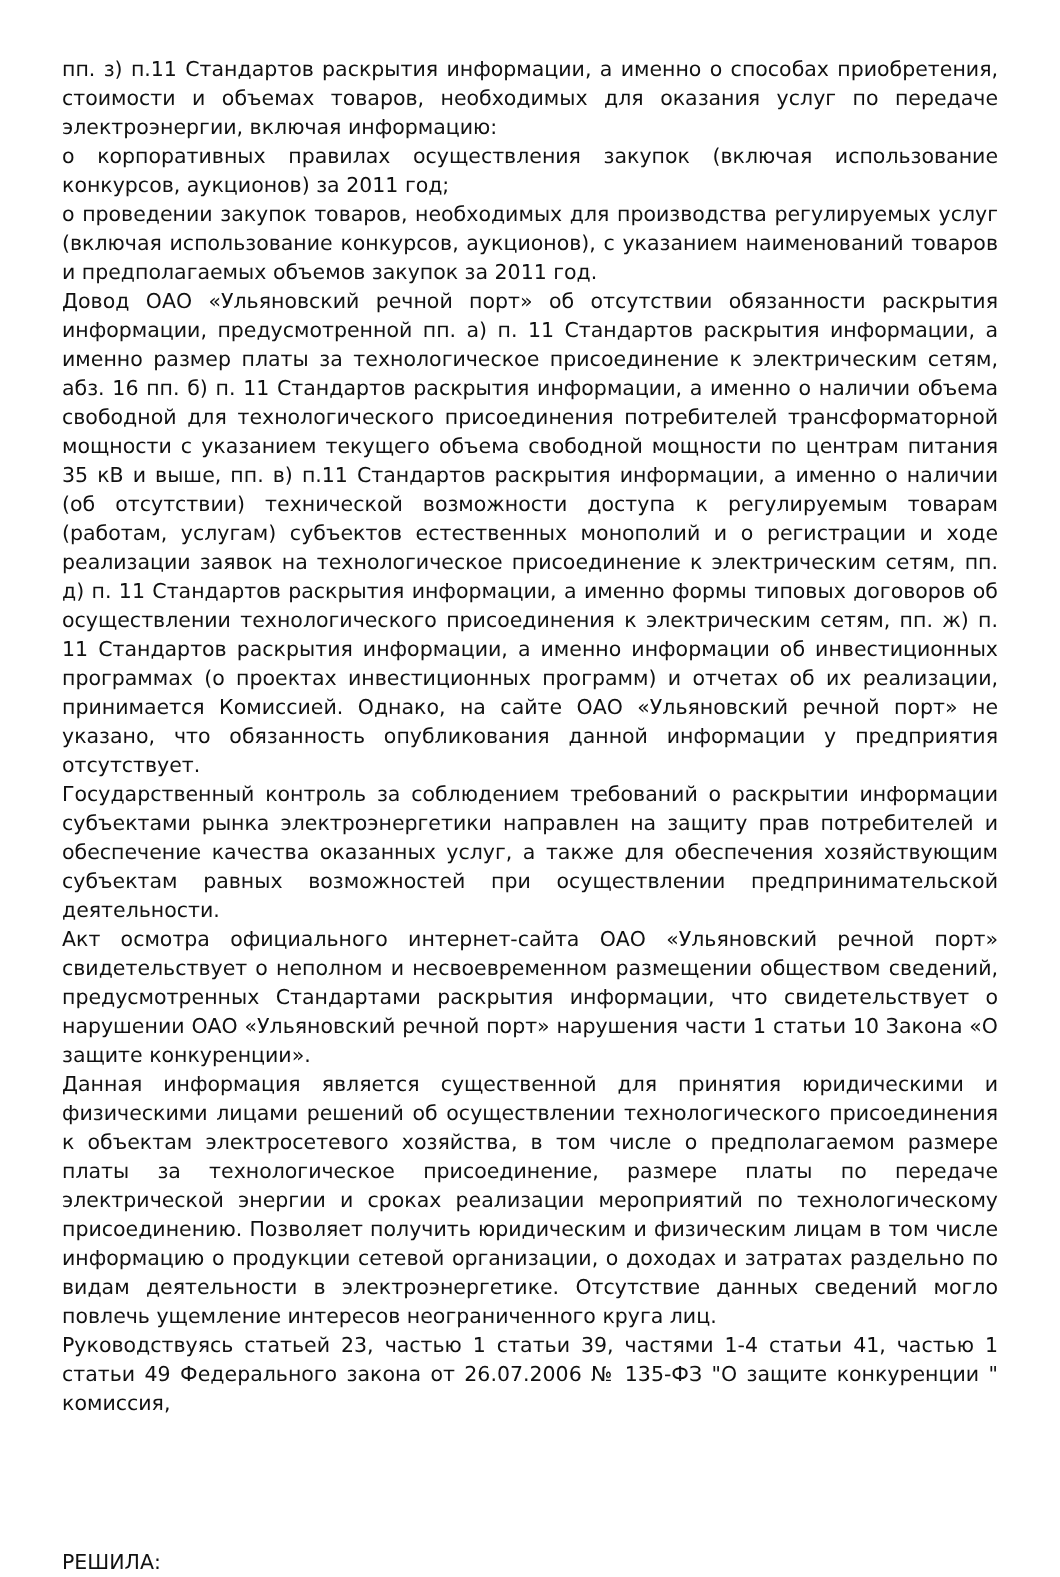пп. з) п.11 Стандартов раскрытия информации, а именно о способах приобретения, стоимости и объемах товаров, необходимых для оказания услуг по передаче электроэнергии, включая информацию:
о корпоративных правилах осуществления закупок (включая использование конкурсов, аукционов) за 2011 год;
о проведении закупок товаров, необходимых для производства регулируемых услуг (включая использование конкурсов, аукционов), с указанием наименований товаров и предполагаемых объемов закупок за 2011 год.
Довод ОАО «Ульяновский речной порт» об отсутствии обязанности раскрытия информации, предусмотренной пп. а) п. 11 Стандартов раскрытия информации, а именно размер платы за технологическое присоединение к электрическим сетям, абз. 16 пп. б) п. 11 Стандартов раскрытия информации, а именно о наличии объема свободной для технологического присоединения потребителей трансформаторной мощности с указанием текущего объема свободной мощности по центрам питания 35 кВ и выше, пп. в) п.11 Стандартов раскрытия информации, а именно о наличии (об отсутствии) технической возможности доступа к регулируемым товарам (работам, услугам) субъектов естественных монополий и о регистрации и ходе реализации заявок на технологическое присоединение к электрическим сетям, пп. д) п. 11 Стандартов раскрытия информации, а именно формы типовых договоров об осуществлении технологического присоединения к электрическим сетям, пп. ж) п. 11 Стандартов раскрытия информации, а именно информации об инвестиционных программах (о проектах инвестиционных программ) и отчетах об их реализации, принимается Комиссией. Однако, на сайте ОАО «Ульяновский речной порт» не указано, что обязанность опубликования данной информации у предприятия отсутствует.
Государственный контроль за соблюдением требований о раскрытии информации субъектами рынка электроэнергетики направлен на защиту прав потребителей и обеспечение качества оказанных услуг, а также для обеспечения хозяйствующим субъектам равных возможностей при осуществлении предпринимательской деятельности.
Акт осмотра официального интернет-сайта ОАО «Ульяновский речной порт» свидетельствует о неполном и несвоевременном размещении обществом сведений, предусмотренных Стандартами раскрытия информации, что свидетельствует о нарушении ОАО «Ульяновский речной порт» нарушения части 1 статьи 10 Закона «О защите конкуренции».
Данная информация является существенной для принятия юридическими и физическими лицами решений об осуществлении технологического присоединения к объектам электросетевого хозяйства, в том числе о предполагаемом размере платы за технологическое присоединение, размере платы по передаче электрической энергии и сроках реализации мероприятий по технологическому присоединению. Позволяет получить юридическим и физическим лицам в том числе информацию о продукции сетевой организации, о доходах и затратах раздельно по видам деятельности в электроэнергетике. Отсутствие данных сведений могло повлечь ущемление интересов неограниченного круга лиц.
Руководствуясь статьей 23, частью 1 статьи 39, частями 1-4 статьи 41, частью 1 статьи 49 Федерального закона от 26.07.2006 № 135-ФЗ "О защите конкуренции " комиссия,
РЕШИЛА: